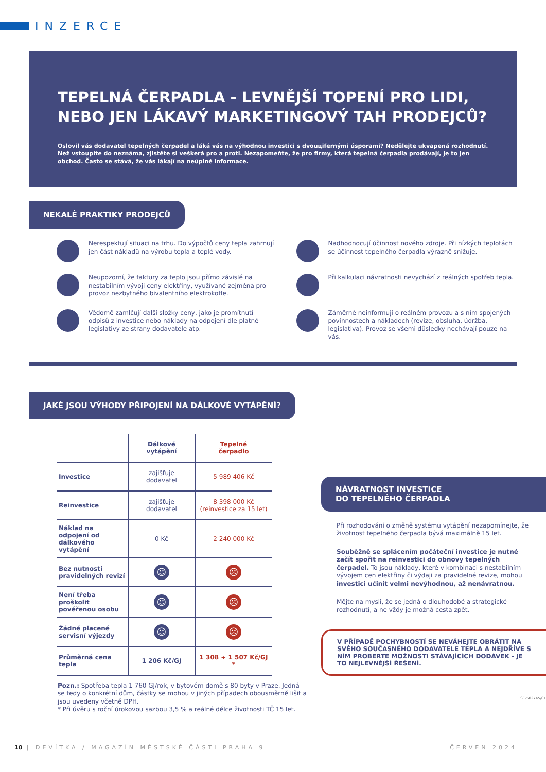INZERCE
TEPELNÁ ČERPADLA - LEVNĚJŠÍ TOPENÍ PRO LIDI, NEBO JEN LÁKAVÝ MARKETINGOVÝ TAH PRODEJCŮ?
Oslovil vás dodavatel tepelných čerpadel a láká vás na výhodnou investici s dvouцifernými úsporami? Nedělejte ukvapená rozhodnutí. Než vstoupíte do neznáma, zjistěte si veškerá pro a proti. Nezapomeňte, že pro firmy, která tepelná čerpadla prodávají, je to jen obchod. Často se stává, že vás lákají na neúplné informace.
NEKALÉ PRAKTIKY PRODEJCŮ
Nerespektují situaci na trhu. Do výpočtů ceny tepla zahrnují jen část nákladů na výrobu tepla a teplé vody.
Nadhodnocují účinnost nového zdroje. Při nízkých teplotách se účinnost tepelného čerpadla výrazně snižuje.
Neupozorní, že faktury za teplo jsou přímo závislé na nestabilním vývoji ceny elektřiny, využívané zejména pro provoz nezbytného bivalentního elektrokotle.
Při kalkulaci návratnosti nevychází z reálných spotřeb tepla.
Vědomě zamlčují další složky ceny, jako je promítnutí odpisů z investice nebo náklady na odpojení dle platné legislativy ze strany dodavatele atp.
Záměrně neinformují o reálném provozu a s ním spojených povinnostech a nákladech (revize, obsluha, údržba, legislativa). Provoz se všemi důsledky nechávají pouze na vás.
JAKÉ JSOU VÝHODY PŘIPOJENÍ NA DÁLKOVÉ VYTÁPĚNÍ?
| | Dálkové vytápění | Tepelné čerpadlo |
| --- | --- | --- |
| Investice | zajišťuje dodavatel | 5 989 406 Kč |
| Reinvestice | zajišťuje dodavatel | 8 398 000 Kč (reinvestice za 15 let) |
| Náklad na odpojení od dálkového vytápění | 0 Kč | 2 240 000 Kč |
| Bez nutnosti pravidelných revizí | ☺ | ☹ |
| Není třeba proškolit pověřenou osobu | ☺ | ☹ |
| Žádné placené servisní výjezdy | ☺ | ☹ |
| Průměrná cena tepla | 1 206 Kč/GJ | 1 308 ÷ 1 507 Kč/GJ * |
Pozn.: Spotřeba tepla 1 760 GJ/rok, v bytovém domě s 80 byty v Praze. Jedná se tedy o konkrétní dům, částky se mohou v jiných případech obousměrně lišit a jsou uvedeny včetně DPH.
* Při úvěru s roční úrokovou sazbou 3,5 % a reálné délce životnosti TČ 15 let.
NÁVRATNOST INVESTICE
DO TEPELNÉHO ČERPADLA
Při rozhodování o změně systému vytápění nezapomínejte, že životnost tepelného čerpadla bývá maximálně 15 let.
Souběžně se splácením počáteční investice je nutné začít spořit na reinvestici do obnovy tepelných čerpadel. To jsou náklady, které v kombinaci s nestabilním vývojem cen elektřiny či výdaji za pravidelné revize, mohou investici učinit velmi nevýhodnou, až nenávratnou.
Mějte na mysli, že se jedná o dlouhodobé a strategické rozhodnutí, a ne vždy je možná cesta zpět.
V PŘÍPADĚ POCHYBNOSTÍ SE NEVÁHEJTE OBRÁTIT NA SVÉHO SOUČASNÉHO DODAVATELE TEPLA A NEJDŘÍVE S NÍM PROBERTE MOŽNOSTI STÁVAJÍCÍCH DODÁVEK - JE TO NEJLEVNĚJŠÍ ŘEŠENÍ.
SC-502745/01
10 | DEVÍTKA / MAGAZÍN MĚSTSKÉ ČÁSTI PRAHA 9 ČERVEN 2024